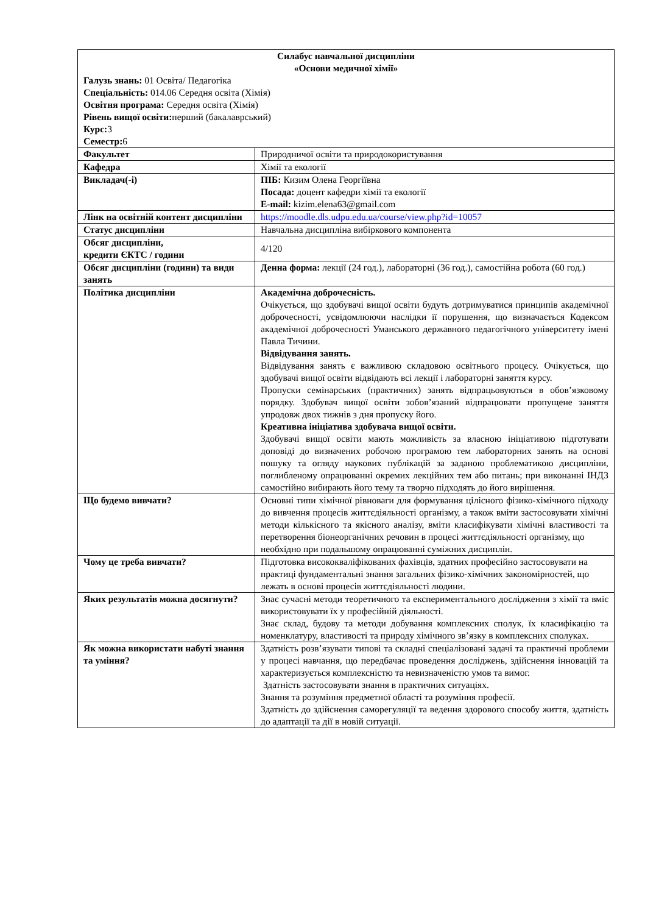| Силабус навчальної дисципліни «Основи медичної хімії» Галузь знань: 01 Освіта/ Педагогіка Спеціальність: 014.06 Середня освіта (Хімія) Освітня програма: Середня освіта (Хімія) Рівень вищої освіти: перший (бакалаврський) Курс: 3 Семестр: 6 | |
| Факультет | Природничої освіти та природокористування |
| Кафедра | Хімії та екології |
| Викладач(-і) | ПІБ: Кизим Олена Георгіївна Посада: доцент кафедри хімії та екології E-mail: kizim.elena63@gmail.com |
| Лінк на освітній контент дисципліни | https://moodle.dls.udpu.edu.ua/course/view.php?id=10057 |
| Статус дисципліни | Навчальна дисципліна вибіркового компонента |
| Обсяг дисципліни, кредити ЄКТС / години | 4/120 |
| Обсяг дисципліни (години) та види занять | Денна форма: лекції (24 год.), лабораторні (36 год.), самостійна робота (60 год.) |
| Політика дисципліни | Академічна доброчесність. Очікується, що здобувачі вищої освіти будуть дотримуватися принципів академічної доброчесності, усвідомлюючи наслідки її порушення, що визначається Кодексом академічної доброчесності Уманського державного педагогічного університету імені Павла Тичини. Відвідування занять. Відвідування занять є важливою складовою освітнього процесу. Очікується, що здобувачі вищої освіти відвідають всі лекції і лабораторні заняття курсу. Пропуски семінарських (практичних) занять відпрацьовуються в обов’язковому порядку. Здобувач вищої освіти зобов’язаний відпрацювати пропущене заняття упродовж двох тижнів з дня пропуску його. Креативна ініціатива здобувача вищої освіти. Здобувачі вищої освіти мають можливість за власною ініціативою підготувати доповіді до визначених робочою програмою тем лабораторних занять на основі пошуку та огляду наукових публікацій за заданою проблематикою дисципліни, поглибленому опрацюванні окремих лекційних тем або питань; при виконанні ІНДЗ самостійно вибирають його тему та творчо підходять до його вирішення. |
| Що будемо вивчати? | Основні типи хімічної рівноваги для формування цілісного фізико-хімічного підходу до вивчення процесів життєдіяльності організму, а також вміти застосовувати хімічні методи кількісного та якісного аналізу, вміти класифікувати хімічні властивості та перетворення біонеорганічних речовин в процесі життєдіяльності організму, що необхідно при подальшому опрацюванні суміжних дисциплін. |
| Чому це треба вивчати? | Підготовка висококваліфікованих фахівців, здатних професійно застосовувати на практиці фундаментальні знання загальних фізико-хімічних закономірностей, що лежать в основі процесів життєдіяльності людини. |
| Яких результатів можна досягнути? | Знає сучасні методи теоретичного та експериментального дослідження з хімії та вміє використовувати їх у професійній діяльності. Знає склад, будову та методи добування комплексних сполук, їх класифікацію та номенклатуру, властивості та природу хімічного зв’язку в комплексних сполуках. |
| Як можна використати набуті знання та уміння? | Здатність розв’язувати типові та складні спеціалізовані задачі та практичні проблеми у процесі навчання, що передбачає проведення досліджень, здійснення інновацій та характеризується комплексністю та невизначеністю умов та вимог. Здатність застосовувати знання в практичних ситуаціях. Знання та розуміння предметної області та розуміння професії. Здатність до здійснення саморегуляції та ведення здорового способу життя, здатність до адаптації та дії в новій ситуації. |